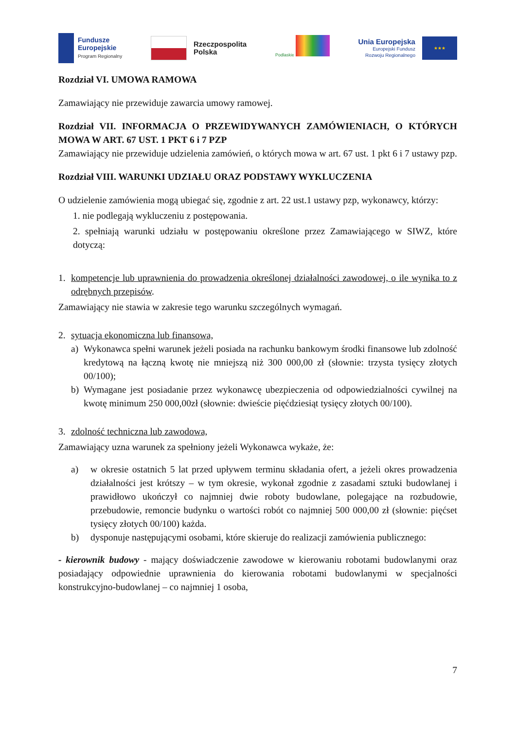Fundusze
Europejskie
Program Regionalny
Rzeczpospolita
Polska
Podlaskie
Unia Europejska
Europejski Fundusz
Rozwoju Regionalnego
★★★
Rozdział VI. UMOWA RAMOWA
Zamawiający nie przewiduje zawarcia umowy ramowej.
Rozdział VII. INFORMACJA O PRZEWIDYWANYCH ZAMÓWIENIACH, O KTÓRYCH MOWA W ART. 67 UST. 1 PKT 6 i 7 PZP
Zamawiający nie przewiduje udzielenia zamówień, o których mowa w art. 67 ust. 1 pkt 6 i 7 ustawy pzp.
Rozdział VIII. WARUNKI UDZIAŁU ORAZ PODSTAWY WYKLUCZENIA
O udzielenie zamówienia mogą ubiegać się, zgodnie z art. 22 ust.1 ustawy pzp, wykonawcy, którzy:
1. nie podlegają wykluczeniu z postępowania.
2. spełniają warunki udziału w postępowaniu określone przez Zamawiającego w SIWZ, które dotyczą:
1. kompetencje lub uprawnienia do prowadzenia określonej działalności zawodowej, o ile wynika to z odrębnych przepisów.
Zamawiający nie stawia w zakresie tego warunku szczególnych wymagań.
2. sytuacja ekonomiczna lub finansowa,
a) Wykonawca spełni warunek jeżeli posiada na rachunku bankowym środki finansowe lub zdolność kredytową na łączną kwotę nie mniejszą niż 300 000,00 zł (słownie: trzysta tysięcy złotych 00/100);
b) Wymagane jest posiadanie przez wykonawcę ubezpieczenia od odpowiedzialności cywilnej na kwotę minimum 250 000,00zł (słownie: dwieście pięćdziesiąt tysięcy złotych 00/100).
3. zdolność techniczna lub zawodowa,
Zamawiający uzna warunek za spełniony jeżeli Wykonawca wykaże, że:
a) w okresie ostatnich 5 lat przed upływem terminu składania ofert, a jeżeli okres prowadzenia działalności jest krótszy – w tym okresie, wykonał zgodnie z zasadami sztuki budowlanej i prawidłowo ukończył co najmniej dwie roboty budowlane, polegające na rozbudowie, przebudowie, remoncie budynku o wartości robót co najmniej 500 000,00 zł (słownie: pięćset tysięcy złotych 00/100) każda.
b) dysponuje następującymi osobami, które skieruje do realizacji zamówienia publicznego:
- kierownik budowy - mający doświadczenie zawodowe w kierowaniu robotami budowlanymi oraz posiadający odpowiednie uprawnienia do kierowania robotami budowlanymi w specjalności konstrukcyjno-budowlanej – co najmniej 1 osoba,
7